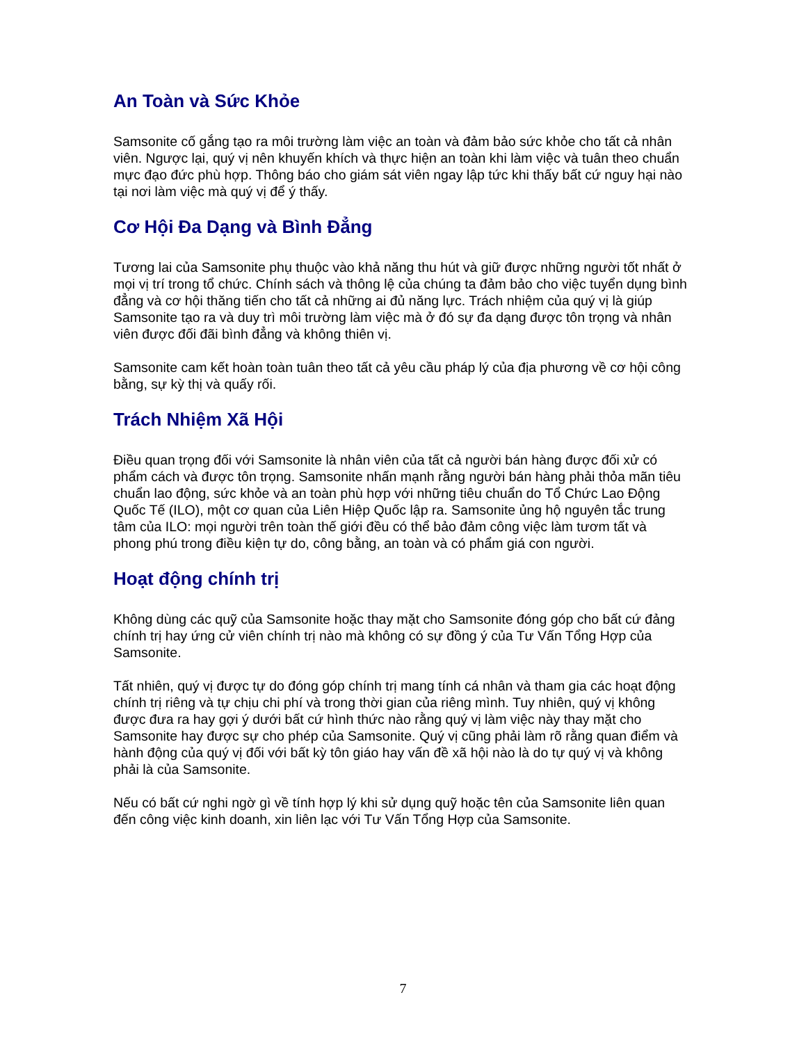An Toàn và Sức Khỏe
Samsonite cố gắng tạo ra môi trường làm việc an toàn và đảm bảo sức khỏe cho tất cả nhân viên. Ngược lại, quý vị nên khuyến khích và thực hiện an toàn khi làm việc và tuân theo chuẩn mực đạo đức phù hợp. Thông báo cho giám sát viên ngay lập tức khi thấy bất cứ nguy hại nào tại nơi làm việc mà quý vị để ý thấy.
Cơ Hội Đa Dạng và Bình Đẳng
Tương lai của Samsonite phụ thuộc vào khả năng thu hút và giữ được những người tốt nhất ở mọi vị trí trong tổ chức. Chính sách và thông lệ của chúng ta đảm bảo cho việc tuyển dụng bình đẳng và cơ hội thăng tiến cho tất cả những ai đủ năng lực. Trách nhiệm của quý vị là giúp Samsonite tạo ra và duy trì môi trường làm việc mà ở đó sự đa dạng được tôn trọng và nhân viên được đối đãi bình đẳng và không thiên vị.
Samsonite cam kết hoàn toàn tuân theo tất cả yêu cầu pháp lý của địa phương về cơ hội công bằng, sự kỳ thị và quấy rối.
Trách Nhiệm Xã Hội
Điều quan trọng đối với Samsonite là nhân viên của tất cả người bán hàng được đối xử có phẩm cách và được tôn trọng. Samsonite nhấn mạnh rằng người bán hàng phải thỏa mãn tiêu chuẩn lao động, sức khỏe và an toàn phù hợp với những tiêu chuẩn do Tổ Chức Lao Động Quốc Tế (ILO), một cơ quan của Liên Hiệp Quốc lập ra. Samsonite ủng hộ nguyên tắc trung tâm của ILO: mọi người trên toàn thế giới đều có thể bảo đảm công việc làm tươm tất và phong phú trong điều kiện tự do, công bằng, an toàn và có phẩm giá con người.
Hoạt động chính trị
Không dùng các quỹ của Samsonite hoặc thay mặt cho Samsonite đóng góp cho bất cứ đảng chính trị hay ứng cử viên chính trị nào mà không có sự đồng ý của Tư Vấn Tổng Hợp của Samsonite.
Tất nhiên, quý vị được tự do đóng góp chính trị mang tính cá nhân và tham gia các hoạt động chính trị riêng và tự chịu chi phí và trong thời gian của riêng mình. Tuy nhiên, quý vị không được đưa ra hay gợi ý dưới bất cứ hình thức nào rằng quý vị làm việc này thay mặt cho Samsonite hay được sự cho phép của Samsonite. Quý vị cũng phải làm rõ rằng quan điểm và hành động của quý vị đối với bất kỳ tôn giáo hay vấn đề xã hội nào là do tự quý vị và không phải là của Samsonite.
Nếu có bất cứ nghi ngờ gì về tính hợp lý khi sử dụng quỹ hoặc tên của Samsonite liên quan đến công việc kinh doanh, xin liên lạc với Tư Vấn Tổng Hợp của Samsonite.
7